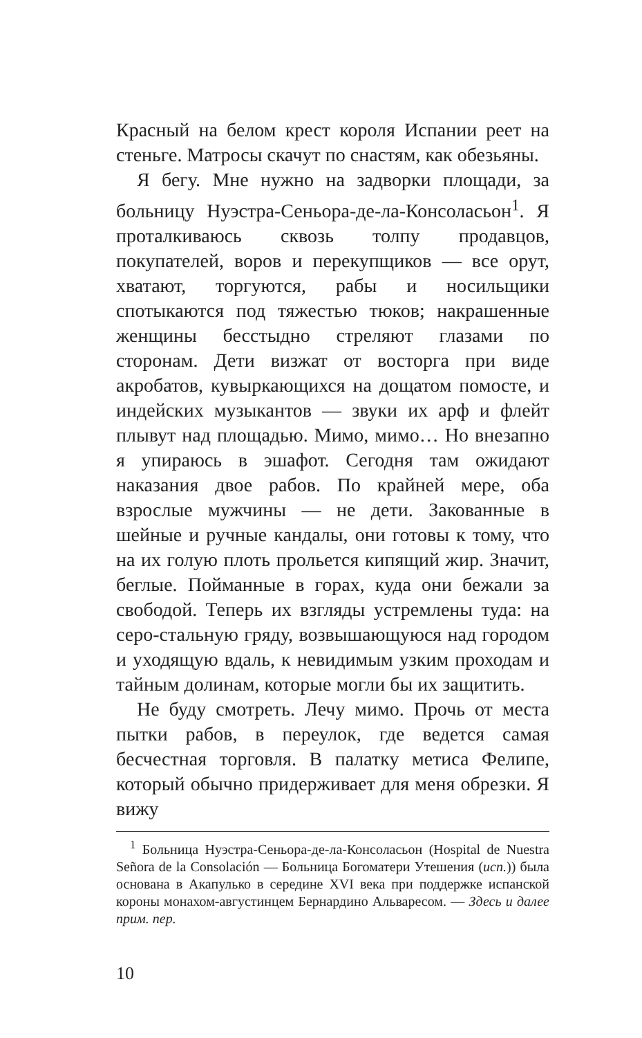Красный на белом крест короля Испании реет на стеньге. Матросы скачут по снастям, как обезьяны.
Я бегу. Мне нужно на задворки площади, за больницу Нуэстра-Сеньора-де-ла-Консоласьон<sup>1</sup>. Я проталкиваюсь сквозь толпу продавцов, покупателей, воров и перекупщиков — все орут, хватают, торгуются, рабы и носильщики спотыкаются под тяжестью тюков; накрашенные женщины бесстыдно стреляют глазами по сторонам. Дети визжат от восторга при виде акробатов, кувыркающихся на дощатом помосте, и индейских музыкантов — звуки их арф и флейт плывут над площадью. Мимо, мимо… Но внезапно я упираюсь в эшафот. Сегодня там ожидают наказания двое рабов. По крайней мере, оба взрослые мужчины — не дети. Закованные в шейные и ручные кандалы, они готовы к тому, что на их голую плоть прольется кипящий жир. Значит, беглые. Пойманные в горах, куда они бежали за свободой. Теперь их взгляды устремлены туда: на серо-стальную гряду, возвышающуюся над городом и уходящую вдаль, к невидимым узким проходам и тайным долинам, которые могли бы их защитить.
Не буду смотреть. Лечу мимо. Прочь от места пытки рабов, в переулок, где ведется самая бесчестная торговля. В палатку метиса Фелипе, который обычно придерживает для меня обрезки. Я вижу
<sup>1</sup> Больница Нуэстра-Сеньора-де-ла-Консоласьон (Hospital de Nuestra Señora de la Consolación — Больница Богоматери Утешения (исп.)) была основана в Акапулько в середине XVI века при поддержке испанской короны монахом-августинцем Бернардино Альваресом. — Здесь и далее прим. пер.
10